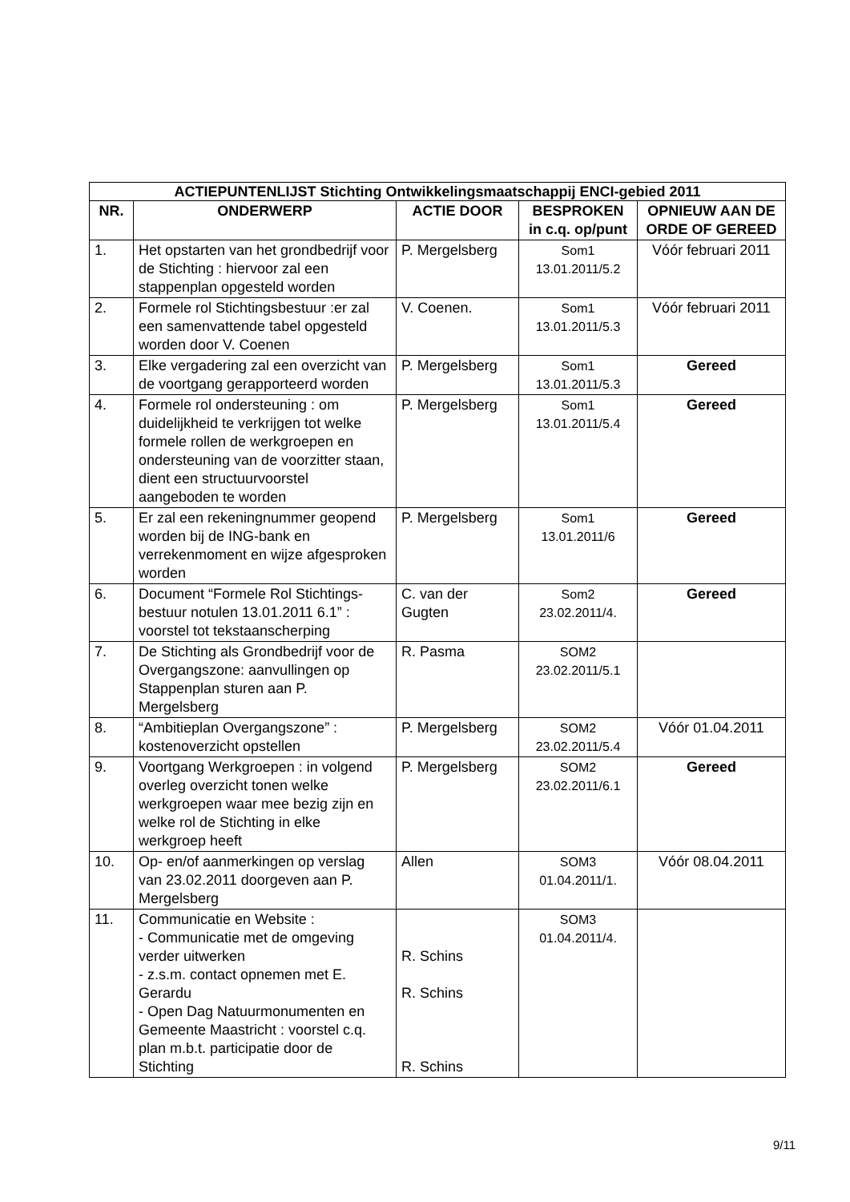| ACTIEPUNTENLIJST Stichting Ontwikkelingsmaatschappij ENCI-gebied 2011 | | | | |
| --- | --- | --- | --- | --- |
| NR. | ONDERWERP | ACTIE DOOR | BESPROKEN in c.q. op/punt | OPNIEUW AAN DE ORDE OF GEREED |
| 1. | Het opstarten van het grondbedrijf voor de Stichting : hiervoor zal een stappenplan opgesteld worden | P. Mergelsberg | Som1 13.01.2011/5.2 | Vóór februari 2011 |
| 2. | Formele rol Stichtingsbestuur :er zal een samenvattende tabel opgesteld worden door V. Coenen | V. Coenen. | Som1 13.01.2011/5.3 | Vóór februari 2011 |
| 3. | Elke vergadering zal een overzicht van de voortgang gerapporteerd worden | P. Mergelsberg | Som1 13.01.2011/5.3 | Gereed |
| 4. | Formele rol ondersteuning : om duidelijkheid te verkrijgen tot welke formele rollen de werkgroepen en ondersteuning van de voorzitter staan, dient een structuurvoorstel aangeboden te worden | P. Mergelsberg | Som1 13.01.2011/5.4 | Gereed |
| 5. | Er zal een rekeningnummer geopend worden bij de ING-bank en verrekenmoment en wijze afgesproken worden | P. Mergelsberg | Som1 13.01.2011/6 | Gereed |
| 6. | Document “Formele Rol Stichtings-bestuur notulen 13.01.2011 6.1” : voorstel tot tekstaanscherping | C. van der Gugten | Som2 23.02.2011/4. | Gereed |
| 7. | De Stichting als Grondbedrijf voor de Overgangszone: aanvullingen op Stappenplan sturen aan P. Mergelsberg | R. Pasma | SOM2 23.02.2011/5.1 | |
| 8. | “Ambitieplan Overgangszone” : kostenoverzicht opstellen | P. Mergelsberg | SOM2 23.02.2011/5.4 | Vóór 01.04.2011 |
| 9. | Voortgang Werkgroepen : in volgend overleg overzicht tonen welke werkgroepen waar mee bezig zijn en welke rol de Stichting in elke werkgroep heeft | P. Mergelsberg | SOM2 23.02.2011/6.1 | Gereed |
| 10. | Op- en/of aanmerkingen op verslag van 23.02.2011 doorgeven aan P. Mergelsberg | Allen | SOM3 01.04.2011/1. | Vóór 08.04.2011 |
| 11. | Communicatie en Website : - Communicatie met de omgeving verder uitwerken - z.s.m. contact opnemen met E. Gerardu - Open Dag Natuurmonumenten en Gemeente Maastricht : voorstel c.q. plan m.b.t. participatie door de Stichting | R. Schins R. Schins R. Schins | SOM3 01.04.2011/4. | |
9/11